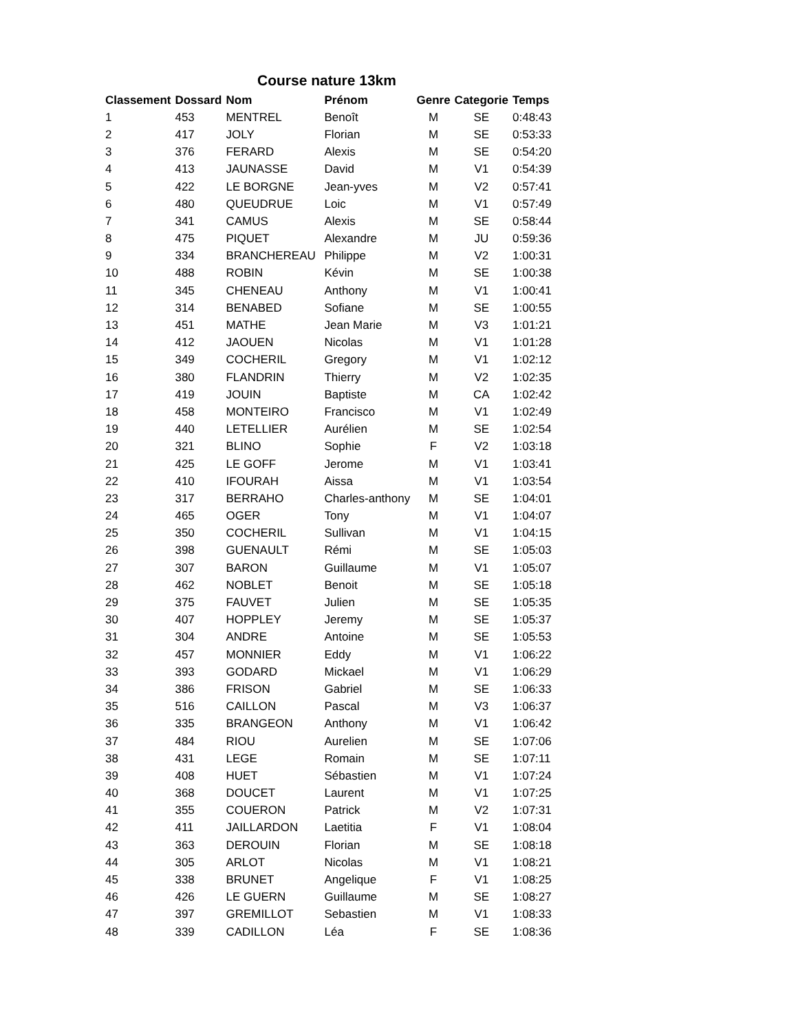Course nature 13km
| Classement | Dossard | Nom | Prénom | Genre | Categorie | Temps |
| --- | --- | --- | --- | --- | --- | --- |
| 1 | 453 | MENTREL | Benoît | M | SE | 0:48:43 |
| 2 | 417 | JOLY | Florian | M | SE | 0:53:33 |
| 3 | 376 | FERARD | Alexis | M | SE | 0:54:20 |
| 4 | 413 | JAUNASSE | David | M | V1 | 0:54:39 |
| 5 | 422 | LE BORGNE | Jean-yves | M | V2 | 0:57:41 |
| 6 | 480 | QUEUDRUE | Loic | M | V1 | 0:57:49 |
| 7 | 341 | CAMUS | Alexis | M | SE | 0:58:44 |
| 8 | 475 | PIQUET | Alexandre | M | JU | 0:59:36 |
| 9 | 334 | BRANCHEREAU | Philippe | M | V2 | 1:00:31 |
| 10 | 488 | ROBIN | Kévin | M | SE | 1:00:38 |
| 11 | 345 | CHENEAU | Anthony | M | V1 | 1:00:41 |
| 12 | 314 | BENABED | Sofiane | M | SE | 1:00:55 |
| 13 | 451 | MATHE | Jean Marie | M | V3 | 1:01:21 |
| 14 | 412 | JAOUEN | Nicolas | M | V1 | 1:01:28 |
| 15 | 349 | COCHERIL | Gregory | M | V1 | 1:02:12 |
| 16 | 380 | FLANDRIN | Thierry | M | V2 | 1:02:35 |
| 17 | 419 | JOUIN | Baptiste | M | CA | 1:02:42 |
| 18 | 458 | MONTEIRO | Francisco | M | V1 | 1:02:49 |
| 19 | 440 | LETELLIER | Aurélien | M | SE | 1:02:54 |
| 20 | 321 | BLINO | Sophie | F | V2 | 1:03:18 |
| 21 | 425 | LE GOFF | Jerome | M | V1 | 1:03:41 |
| 22 | 410 | IFOURAH | Aissa | M | V1 | 1:03:54 |
| 23 | 317 | BERRAHO | Charles-anthony | M | SE | 1:04:01 |
| 24 | 465 | OGER | Tony | M | V1 | 1:04:07 |
| 25 | 350 | COCHERIL | Sullivan | M | V1 | 1:04:15 |
| 26 | 398 | GUENAULT | Rémi | M | SE | 1:05:03 |
| 27 | 307 | BARON | Guillaume | M | V1 | 1:05:07 |
| 28 | 462 | NOBLET | Benoit | M | SE | 1:05:18 |
| 29 | 375 | FAUVET | Julien | M | SE | 1:05:35 |
| 30 | 407 | HOPPLEY | Jeremy | M | SE | 1:05:37 |
| 31 | 304 | ANDRE | Antoine | M | SE | 1:05:53 |
| 32 | 457 | MONNIER | Eddy | M | V1 | 1:06:22 |
| 33 | 393 | GODARD | Mickael | M | V1 | 1:06:29 |
| 34 | 386 | FRISON | Gabriel | M | SE | 1:06:33 |
| 35 | 516 | CAILLON | Pascal | M | V3 | 1:06:37 |
| 36 | 335 | BRANGEON | Anthony | M | V1 | 1:06:42 |
| 37 | 484 | RIOU | Aurelien | M | SE | 1:07:06 |
| 38 | 431 | LEGE | Romain | M | SE | 1:07:11 |
| 39 | 408 | HUET | Sébastien | M | V1 | 1:07:24 |
| 40 | 368 | DOUCET | Laurent | M | V1 | 1:07:25 |
| 41 | 355 | COUERON | Patrick | M | V2 | 1:07:31 |
| 42 | 411 | JAILLARDON | Laetitia | F | V1 | 1:08:04 |
| 43 | 363 | DEROUIN | Florian | M | SE | 1:08:18 |
| 44 | 305 | ARLOT | Nicolas | M | V1 | 1:08:21 |
| 45 | 338 | BRUNET | Angelique | F | V1 | 1:08:25 |
| 46 | 426 | LE GUERN | Guillaume | M | SE | 1:08:27 |
| 47 | 397 | GREMILLOT | Sebastien | M | V1 | 1:08:33 |
| 48 | 339 | CADILLON | Léa | F | SE | 1:08:36 |